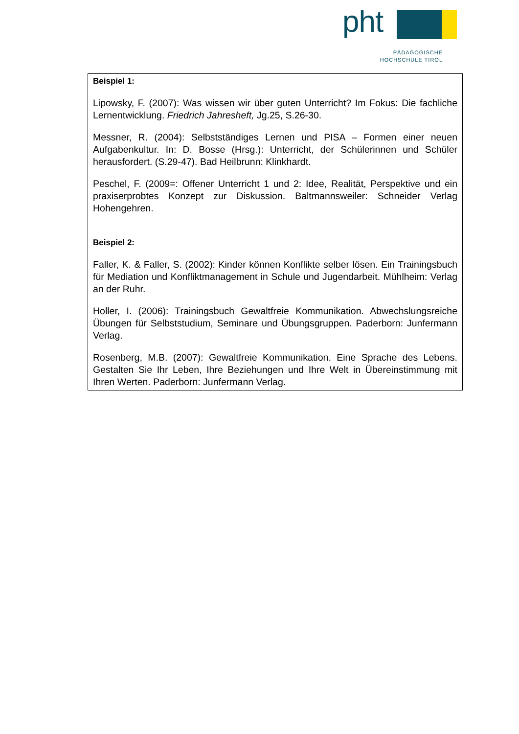pht
PÄDAGOGISCHE
HOCHSCHULE TIROL
Beispiel 1:
Lipowsky, F. (2007): Was wissen wir über guten Unterricht? Im Fokus: Die fachliche Lernentwicklung. Friedrich Jahresheft, Jg.25, S.26-30.
Messner, R. (2004): Selbstständiges Lernen und PISA – Formen einer neuen Aufgabenkultur. In: D. Bosse (Hrsg.): Unterricht, der Schülerinnen und Schüler herausfordert. (S.29-47). Bad Heilbrunn: Klinkhardt.
Peschel, F. (2009=: Offener Unterricht 1 und 2: Idee, Realität, Perspektive und ein praxiserprobtes Konzept zur Diskussion. Baltmannsweiler: Schneider Verlag Hohengehren.
Beispiel 2:
Faller, K. & Faller, S. (2002): Kinder können Konflikte selber lösen. Ein Trainingsbuch für Mediation und Konfliktmanagement in Schule und Jugendarbeit. Mühlheim: Verlag an der Ruhr.
Holler, I. (2006): Trainingsbuch Gewaltfreie Kommunikation. Abwechslungsreiche Übungen für Selbststudium, Seminare und Übungsgruppen. Paderborn: Junfermann Verlag.
Rosenberg, M.B. (2007): Gewaltfreie Kommunikation. Eine Sprache des Lebens. Gestalten Sie Ihr Leben, Ihre Beziehungen und Ihre Welt in Übereinstimmung mit Ihren Werten. Paderborn: Junfermann Verlag.